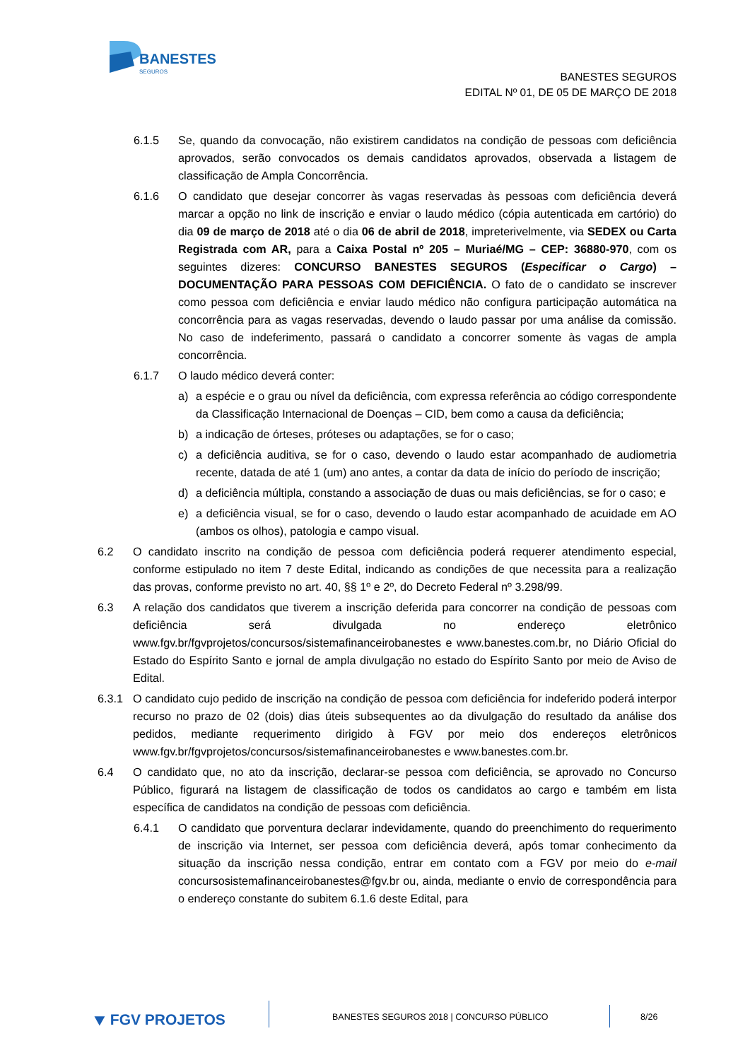BANESTES
SEGUROS
BANESTES SEGUROS
EDITAL Nº 01, DE 05 DE MARÇO DE 2018
6.1.5 Se, quando da convocação, não existirem candidatos na condição de pessoas com deficiência aprovados, serão convocados os demais candidatos aprovados, observada a listagem de classificação de Ampla Concorrência.
6.1.6 O candidato que desejar concorrer às vagas reservadas às pessoas com deficiência deverá marcar a opção no link de inscrição e enviar o laudo médico (cópia autenticada em cartório) do dia 09 de março de 2018 até o dia 06 de abril de 2018, impreterivelmente, via SEDEX ou Carta Registrada com AR, para a Caixa Postal nº 205 – Muriaé/MG – CEP: 36880-970, com os seguintes dizeres: CONCURSO BANESTES SEGUROS (Especificar o Cargo) – DOCUMENTAÇÃO PARA PESSOAS COM DEFICIÊNCIA. O fato de o candidato se inscrever como pessoa com deficiência e enviar laudo médico não configura participação automática na concorrência para as vagas reservadas, devendo o laudo passar por uma análise da comissão. No caso de indeferimento, passará o candidato a concorrer somente às vagas de ampla concorrência.
6.1.7 O laudo médico deverá conter:
a) a espécie e o grau ou nível da deficiência, com expressa referência ao código correspondente da Classificação Internacional de Doenças – CID, bem como a causa da deficiência;
b) a indicação de órteses, próteses ou adaptações, se for o caso;
c) a deficiência auditiva, se for o caso, devendo o laudo estar acompanhado de audiometria recente, datada de até 1 (um) ano antes, a contar da data de início do período de inscrição;
d) a deficiência múltipla, constando a associação de duas ou mais deficiências, se for o caso; e
e) a deficiência visual, se for o caso, devendo o laudo estar acompanhado de acuidade em AO (ambos os olhos), patologia e campo visual.
6.2 O candidato inscrito na condição de pessoa com deficiência poderá requerer atendimento especial, conforme estipulado no item 7 deste Edital, indicando as condições de que necessita para a realização das provas, conforme previsto no art. 40, §§ 1º e 2º, do Decreto Federal nº 3.298/99.
6.3 A relação dos candidatos que tiverem a inscrição deferida para concorrer na condição de pessoas com deficiência será divulgada no endereço eletrônico www.fgv.br/fgvprojetos/concursos/sistemafinanceirobanestes e www.banestes.com.br, no Diário Oficial do Estado do Espírito Santo e jornal de ampla divulgação no estado do Espírito Santo por meio de Aviso de Edital.
6.3.1 O candidato cujo pedido de inscrição na condição de pessoa com deficiência for indeferido poderá interpor recurso no prazo de 02 (dois) dias úteis subsequentes ao da divulgação do resultado da análise dos pedidos, mediante requerimento dirigido à FGV por meio dos endereços eletrônicos www.fgv.br/fgvprojetos/concursos/sistemafinanceirobanestes e www.banestes.com.br.
6.4 O candidato que, no ato da inscrição, declarar-se pessoa com deficiência, se aprovado no Concurso Público, figurará na listagem de classificação de todos os candidatos ao cargo e também em lista específica de candidatos na condição de pessoas com deficiência.
6.4.1 O candidato que porventura declarar indevidamente, quando do preenchimento do requerimento de inscrição via Internet, ser pessoa com deficiência deverá, após tomar conhecimento da situação da inscrição nessa condição, entrar em contato com a FGV por meio do e-mail concursosistemafinanceirobanestes@fgv.br ou, ainda, mediante o envio de correspondência para o endereço constante do subitem 6.1.6 deste Edital, para
⯆ FGV PROJETOS
BANESTES SEGUROS 2018 | CONCURSO PÚBLICO
8/26